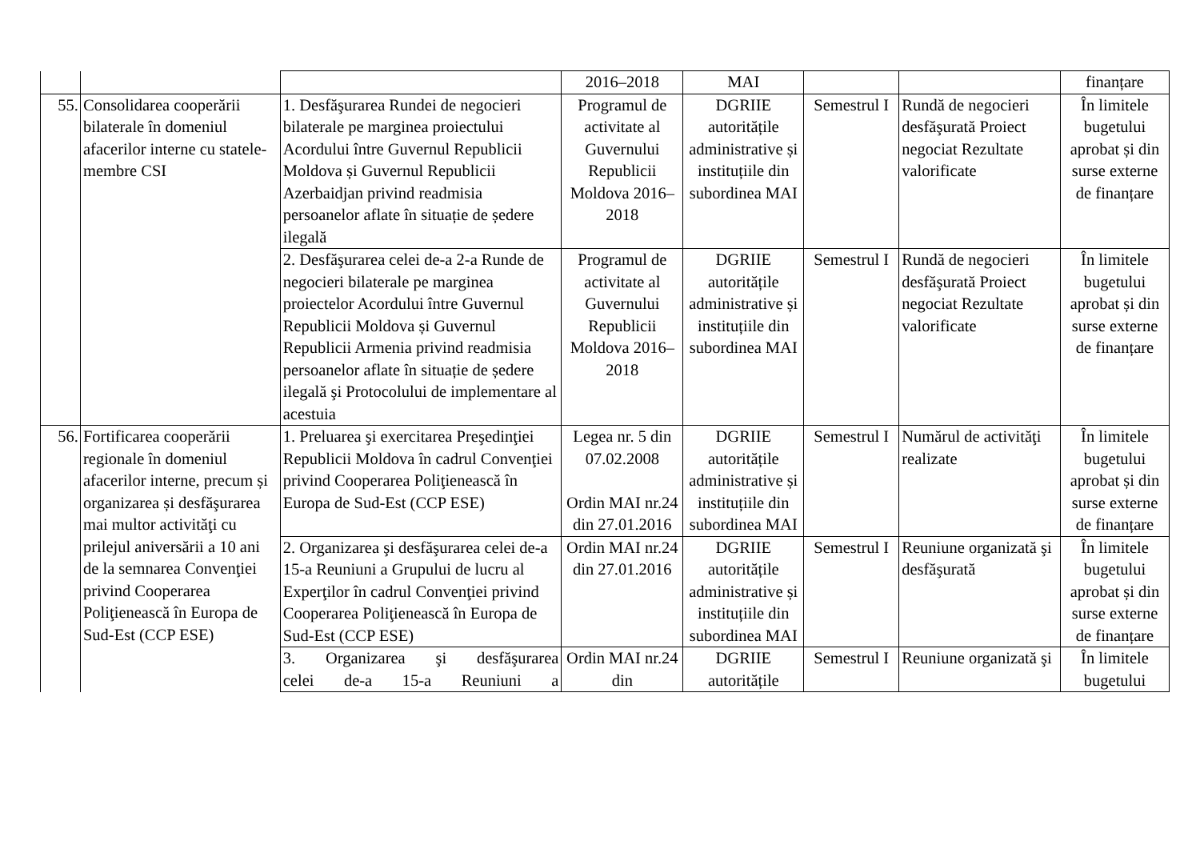| | | | 2016–2018 | MAI | | | finanțare |
| 55. | Consolidarea cooperării bilaterale în domeniul afacerilor interne cu statele-membre CSI | 1. Desfăşurarea Rundei de negocieri bilaterale pe marginea proiectului Acordului între Guvernul Republicii Moldova și Guvernul Republicii Azerbaidjan privind readmisia persoanelor aflate în situație de ședere ilegală | Programul de activitate al Guvernului Republicii Moldova 2016–2018 | DGRIIE autoritățile administrative și instituțiile din subordinea MAI | Semestrul I | Rundă de negocieri desfăşurată Proiect negociat Rezultate valorificate | În limitele bugetului aprobat și din surse externe de finanțare |
| | | 2. Desfăşurarea celei de-a 2-a Runde de negocieri bilaterale pe marginea proiectelor Acordului între Guvernul Republicii Moldova și Guvernul Republicii Armenia privind readmisia persoanelor aflate în situație de ședere ilegală şi Protocolului de implementare al acestuia | Programul de activitate al Guvernului Republicii Moldova 2016–2018 | DGRIIE autoritățile administrative și instituțiile din subordinea MAI | Semestrul I | Rundă de negocieri desfăşurată Proiect negociat Rezultate valorificate | În limitele bugetului aprobat și din surse externe de finanțare |
| 56. | Fortificarea cooperării regionale în domeniul afacerilor interne, precum și organizarea și desfăşurarea mai multor activităţi cu prilejul aniversării a 10 ani de la semnarea Convenţiei privind Cooperarea Poliţienească în Europa de Sud-Est (CCP ESE) | 1. Preluarea şi exercitarea Preşedinţiei Republicii Moldova în cadrul Convenţiei privind Cooperarea Poliţienească în Europa de Sud-Est (CCP ESE) | Legea nr. 5 din 07.02.2008 Ordin MAI nr.24 din 27.01.2016 | DGRIIE autoritățile administrative și instituțiile din subordinea MAI | Semestrul I | Numărul de activităţi realizate | În limitele bugetului aprobat și din surse externe de finanțare |
| | | 2. Organizarea şi desfăşurarea celei de-a 15-a Reuniuni a Grupului de lucru al Experţilor în cadrul Convenţiei privind Cooperarea Poliţienească în Europa de Sud-Est (CCP ESE) | Ordin MAI nr.24 din 27.01.2016 | DGRIIE autoritățile administrative și instituțiile din subordinea MAI | Semestrul I | Reuniune organizată şi desfăşurată | În limitele bugetului aprobat și din surse externe de finanțare |
| | | 3. Organizarea şi desfăşurarea celei de-a 15-a Reuniuni a | Ordin MAI nr.24 din | DGRIIE autoritățile | Semestrul I | Reuniune organizată şi | În limitele bugetului |